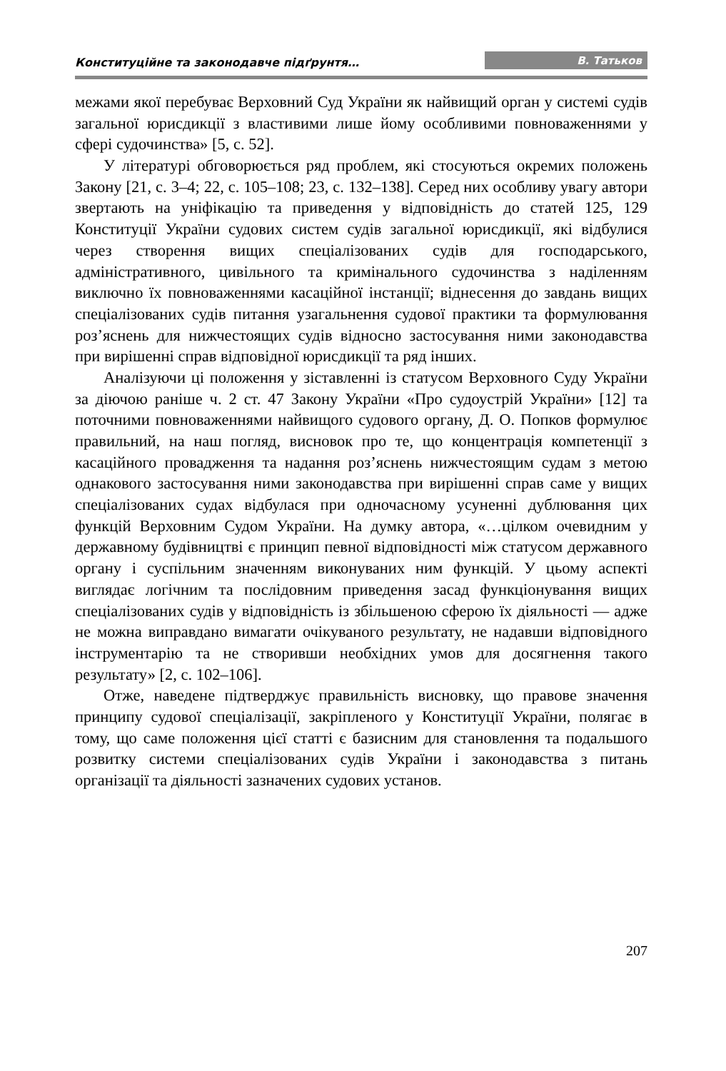Конституційне та законодавче підґрунтя… В. Татьков
межами якої перебуває Верховний Суд України як найвищий орган у системі судів загальної юрисдикції з властивими лише йому особливими повноваженнями у сфері судочинства» [5, с. 52].
У літературі обговорюється ряд проблем, які стосуються окремих положень Закону [21, с. 3–4; 22, с. 105–108; 23, с. 132–138]. Серед них особливу увагу автори звертають на уніфікацію та приведення у відповідність до статей 125, 129 Конституції України судових систем судів загальної юрисдикції, які відбулися через створення вищих спеціалізованих судів для господарського, адміністративного, цивільного та кримінального судочинства з наділенням виключно їх повноваженнями касаційної інстанції; віднесення до завдань вищих спеціалізованих судів питання узагальнення судової практики та формулювання роз’яснень для нижчестоящих судів відносно застосування ними законодавства при вирішенні справ відповідної юрисдикції та ряд інших.
Аналізуючи ці положення у зіставленні із статусом Верховного Суду України за діючою раніше ч. 2 ст. 47 Закону України «Про судоустрій України» [12] та поточними повноваженнями найвищого судового органу, Д. О. Попков формулює правильний, на наш погляд, висновок про те, що концентрація компетенції з касаційного провадження та надання роз’яснень нижчестоящим судам з метою однакового застосування ними законодавства при вирішенні справ саме у вищих спеціалізованих судах відбулася при одночасному усуненні дублювання цих функцій Верховним Судом України. На думку автора, «…цілком очевидним у державному будівництві є принцип певної відповідності між статусом державного органу і суспільним значенням виконуваних ним функцій. У цьому аспекті виглядає логічним та послідовним приведення засад функціонування вищих спеціалізованих судів у відповідність із збільшеною сферою їх діяльності — адже не можна виправдано вимагати очікуваного результату, не надавши відповідного інструментарію та не створивши необхідних умов для досягнення такого результату» [2, с. 102–106].
Отже, наведене підтверджує правильність висновку, що правове значення принципу судової спеціалізації, закріпленого у Конституції України, полягає в тому, що саме положення цієї статті є базисним для становлення та подальшого розвитку системи спеціалізованих судів України і законодавства з питань організації та діяльності зазначених судових установ.
207